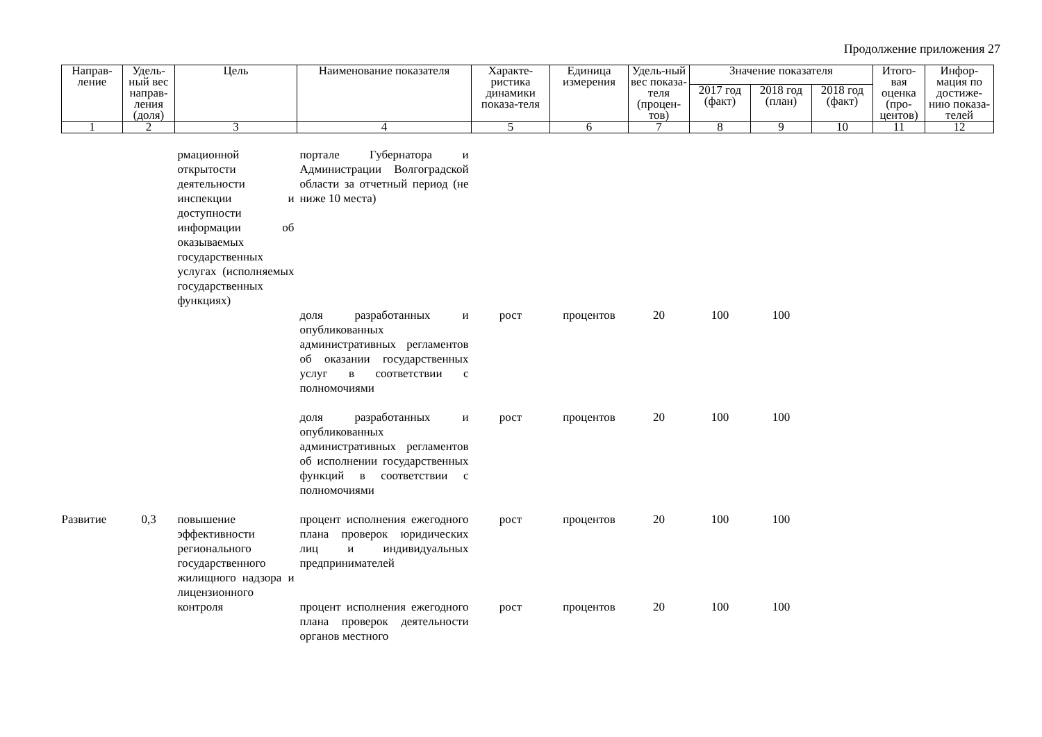Продолжение приложения 27
| Направ-ление | Удель-ный вес направ-ления (доля) | Цель | Наименование показателя | Характе-ристика динамики показа-теля | Единица измерения | Удель-ный вес показа-теля (процен-тов) | Значение показателя | | | Итого-вая оценка (про-центов) | Инфор-мация по достиже-нию показа-телей |
| --- | --- | --- | --- | --- | --- | --- | --- | --- | --- | --- | --- |
| | | | | | | | 2017 год (факт) | 2018 год (план) | 2018 год (факт) | | |
| 1 | 2 | 3 | 4 | 5 | 6 | 7 | 8 | 9 | 10 | 11 | 12 |
| | | рмационной открытости деятельности инспекции и доступности информации об оказываемых государственных услугах (исполняемых государственных функциях) | портале Губернатора и Администрации Волгоградской области за отчетный период (не ниже 10 места) | | | | | | | | |
| | | | доля разработанных и опубликованных административных регламентов об оказании государственных услуг в соответствии с полномочиями | рост | процентов | 20 | 100 | 100 | | | |
| | | | доля разработанных и опубликованных административных регламентов об исполнении государственных функций в соответствии с полномочиями | рост | процентов | 20 | 100 | 100 | | | |
| Развитие | 0,3 | повышение эффективности регионального государственного жилищного надзора и лицензионного контроля | процент исполнения ежегодного плана проверок юридических лиц и индивидуальных предпринимателей | рост | процентов | 20 | 100 | 100 | | | |
| | | | процент исполнения ежегодного плана проверок деятельности органов местного | рост | процентов | 20 | 100 | 100 | | | |